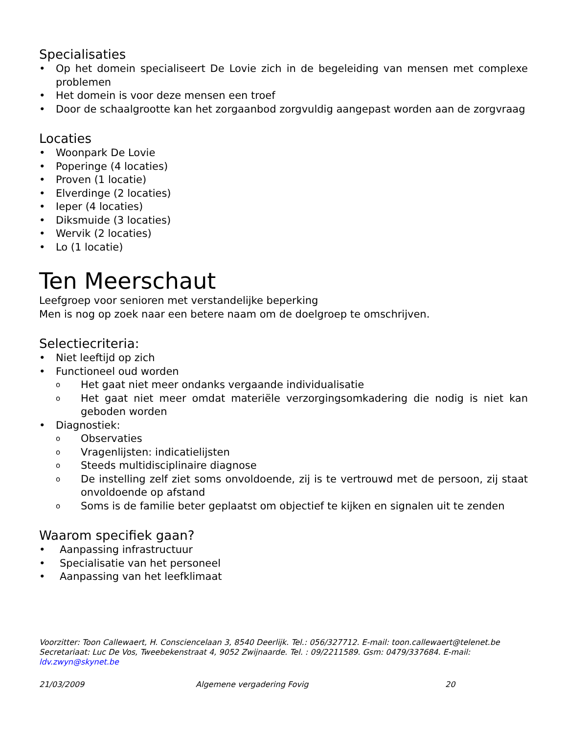Specialisaties
• Op het domein specialiseert De Lovie zich in de begeleiding van mensen met complexe problemen
• Het domein is voor deze mensen een troef
• Door de schaalgrootte kan het zorgaanbod zorgvuldig aangepast worden aan de zorgvraag
Locaties
• Woonpark De Lovie
• Poperinge (4 locaties)
• Proven (1 locatie)
• Elverdinge (2 locaties)
• Ieper (4 locaties)
• Diksmuide (3 locaties)
• Wervik (2 locaties)
• Lo (1 locatie)
Ten Meerschaut
Leefgroep voor senioren met verstandelijke beperking
Men is nog op zoek naar een betere naam om de doelgroep te omschrijven.
Selectiecriteria:
• Niet leeftijd op zich
• Functioneel oud worden
o Het gaat niet meer ondanks vergaande individualisatie
o Het gaat niet meer omdat materiële verzorgingsomkadering die nodig is niet kan geboden worden
• Diagnostiek:
o Observaties
o Vragenlijsten: indicatielijsten
o Steeds multidisciplinaire diagnose
o De instelling zelf ziet soms onvoldoende, zij is te vertrouwd met de persoon, zij staat onvoldoende op afstand
o Soms is de familie beter geplaatst om objectief te kijken en signalen uit te zenden
Waarom specifiek gaan?
• Aanpassing infrastructuur
• Specialisatie van het personeel
• Aanpassing van het leefklimaat
Voorzitter: Toon Callewaert, H. Consciencelaan 3, 8540 Deerlijk. Tel.: 056/327712. E-mail: toon.callewaert@telenet.be
Secretariaat: Luc De Vos, Tweebekenstraat 4, 9052 Zwijnaarde. Tel. : 09/2211589. Gsm: 0479/337684. E-mail: ldv.zwyn@skynet.be
21/03/2009 Algemene vergadering Fovig 20